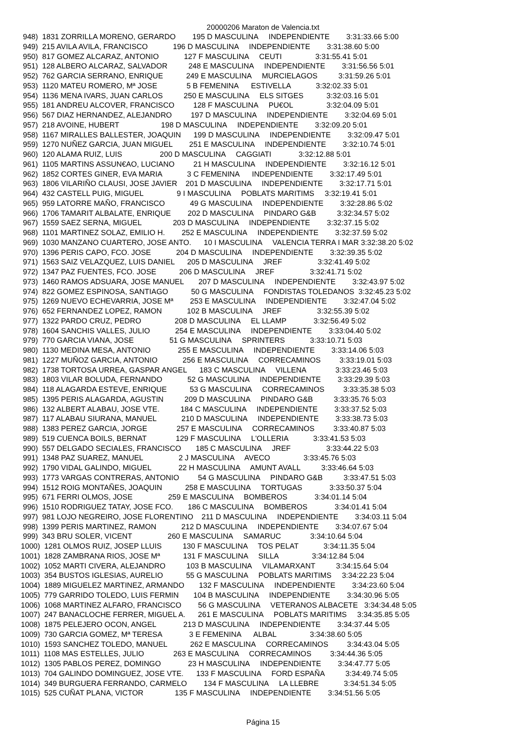20000206 Maraton de Valencia.txt
 948)  1831 ZORRILLA MORENO, GERARDO        195 D MASCULINA     INDEPENDIENTE        3:31:33.66 5:00
 949)  215 AVILA AVILA, FRANCISCO            196 D MASCULINA     INDEPENDIENTE        3:31:38.60 5:00
 950)  817 GOMEZ ALCARAZ, ANTONIO            127 F MASCULINA     CEUTI                3:31:55.41 5:01
 951)  128 ALBERO ALCARAZ, SALVADOR          248 E MASCULINA     INDEPENDIENTE        3:31:56.56 5:01
 952)  762 GARCIA SERRANO, ENRIQUE           249 E MASCULINA     MURCIELAGOS          3:31:59.26 5:01
 953)  1120 MATEU ROMERO, Mª JOSE              5 B FEMENINA      ESTIVELLA            3:32:02.33 5:01
 954)  1136 MENA IVARS, JUAN CARLOS          250 E MASCULINA     ELS SITGES           3:32:03.16 5:01
 955)  181 ANDREU ALCOVER, FRANCISCO         128 F MASCULINA     PU€OL                3:32:04.09 5:01
 956)  567 DIAZ HERNANDEZ, ALEJANDRO         197 D MASCULINA     INDEPENDIENTE        3:32:04.69 5:01
 957)  218 AVOINE, HUBERT                    198 D MASCULINA     INDEPENDIENTE        3:32:09.20 5:01
 958)  1167 MIRALLES BALLESTER, JOAQUIN      199 D MASCULINA     INDEPENDIENTE        3:32:09.47 5:01
 959)  1270 NUÑEZ GARCIA, JUAN MIGUEL        251 E MASCULINA     INDEPENDIENTE        3:32:10.74 5:01
 960)  120 ALAMA RUIZ, LUIS                  200 D MASCULINA     CAGGIATI             3:32:12.88 5:01
 961)  1105 MARTINS ASSUN€AO, LUCIANO         21 H MASCULINA     INDEPENDIENTE        3:32:16.12 5:01
 962)  1852 CORTES GINER, EVA MARIA            3 C FEMENINA      INDEPENDIENTE        3:32:17.49 5:01
 963)  1806 VILARIÑO CLAUSI, JOSE JAVIER    201 D MASCULINA     INDEPENDIENTE        3:32:17.71 5:01
 964)  432 CASTELL PUIG, MIGUEL                9 I MASCULINA     POBLATS MARITIMS     3:32:19.41 5:01
 965)  959 LATORRE MAÑO, FRANCISCO            49 G MASCULINA     INDEPENDIENTE        3:32:28.86 5:02
 966)  1706 TAMARIT ALBALATE, ENRIQUE        202 D MASCULINA     PINDARO G&B          3:32:34.57 5:02
 967)  1559 SAEZ SERNA, MIGUEL               203 D MASCULINA     INDEPENDIENTE        3:32:37.15 5:02
 968)  1101 MARTINEZ SOLAZ, EMILIO H.        252 E MASCULINA     INDEPENDIENTE        3:32:37.59 5:02
 969)  1030 MANZANO CUARTERO, JOSE ANTO.      10 I MASCULINA     VALENCIA TERRA I MAR 3:32:38.20 5:02
 970)  1396 PERIS CAPO, FCO. JOSE            204 D MASCULINA     INDEPENDIENTE        3:32:39.35 5:02
 971)  1563 SAIZ VELAZQUEZ, LUIS DANIEL      205 D MASCULINA     JREF                 3:32:41.49 5:02
 972)  1347 PAZ FUENTES, FCO. JOSE           206 D MASCULINA     JREF                 3:32:41.71 5:02
 973)  1460 RAMOS ADSUARA, JOSE MANUEL       207 D MASCULINA     INDEPENDIENTE        3:32:43.97 5:02
 974)  822 GOMEZ ESPINOSA, SANTIAGO           50 G MASCULINA     FONDISTAS TOLEDANOS  3:32:45.23 5:02
 975)  1269 NUEVO ECHEVARRIA, JOSE Mª        253 E MASCULINA     INDEPENDIENTE        3:32:47.04 5:02
 976)  652 FERNANDEZ LOPEZ, RAMON            102 B MASCULINA     JREF                 3:32:55.39 5:02
 977)  1322 PARDO CRUZ, PEDRO                208 D MASCULINA     EL LLAMP             3:32:56.49 5:02
 978)  1604 SANCHIS VALLES, JULIO            254 E MASCULINA     INDEPENDIENTE        3:33:04.40 5:02
 979)  770 GARCIA VIANA, JOSE                 51 G MASCULINA     SPRINTERS            3:33:10.71 5:03
 980)  1130 MEDINA MESA, ANTONIO             255 E MASCULINA     INDEPENDIENTE        3:33:14.06 5:03
 981)  1227 MUÑOZ GARCIA, ANTONIO            256 E MASCULINA     CORRECAMINOS         3:33:19.01 5:03
 982)  1738 TORTOSA URREA, GASPAR ANGEL      183 C MASCULINA     VILLENA              3:33:23.46 5:03
 983)  1803 VILAR BOLUDA, FERNANDO            52 G MASCULINA     INDEPENDIENTE        3:33:29.39 5:03
 984)  118 ALAGARDA ESTEVE, ENRIQUE           53 G MASCULINA     CORRECAMINOS         3:33:35.38 5:03
 985)  1395 PERIS ALAGARDA, AGUSTIN          209 D MASCULINA     PINDARO G&B          3:33:35.76 5:03
 986)  132 ALBERT ALABAU, JOSE VTE.          184 C MASCULINA     INDEPENDIENTE        3:33:37.52 5:03
 987)  117 ALABAU SIURANA, MANUEL            210 D MASCULINA     INDEPENDIENTE        3:33:38.73 5:03
 988)  1383 PEREZ GARCIA, JORGE              257 E MASCULINA     CORRECAMINOS         3:33:40.87 5:03
 989)  519 CUENCA BOILS, BERNAT              129 F MASCULINA     L'OLLERIA            3:33:41.53 5:03
 990)  557 DELGADO SECIALES, FRANCISCO       185 C MASCULINA     JREF                 3:33:44.22 5:03
 991)  1348 PAZ SUAREZ, MANUEL                 2 J MASCULINA     AVECO                3:33:45.76 5:03
 992)  1790 VIDAL GALINDO, MIGUEL             22 H MASCULINA     AMUNT AVALL          3:33:46.64 5:03
 993)  1773 VARGAS CONTRERAS, ANTONIO         54 G MASCULINA     PINDARO G&B          3:33:47.51 5:03
 994)  1512 ROIG MONTAÑES, JOAQUIN           258 E MASCULINA     TORTUGAS             3:33:50.37 5:04
 995)  671 FERRI OLMOS, JOSE                 259 E MASCULINA     BOMBEROS             3:34:01.14 5:04
 996)  1510 RODRIGUEZ TATAY, JOSE FCO.       186 C MASCULINA     BOMBEROS             3:34:01.41 5:04
 997)  981 LOJO NEGREIRO, JOSE FLORENTINO    211 D MASCULINA     INDEPENDIENTE        3:34:03.11 5:04
 998)  1399 PERIS MARTINEZ, RAMON            212 D MASCULINA     INDEPENDIENTE        3:34:07.67 5:04
 999)  343 BRU SOLER, VICENT                 260 E MASCULINA     SAMARUC              3:34:10.64 5:04
1000)  1281 OLMOS RUIZ, JOSEP LLUIS          130 F MASCULINA     TOS PELAT            3:34:11.35 5:04
1001)  1828 ZAMBRANA RIOS, JOSE Mª           131 F MASCULINA     SILLA                3:34:12.84 5:04
1002)  1052 MARTI CIVERA, ALEJANDRO          103 B MASCULINA     VILAMARXANT          3:34:15.64 5:04
1003)  354 BUSTOS IGLESIAS, AURELIO           55 G MASCULINA     POBLATS MARITIMS     3:34:22.23 5:04
1004)  1889 MIGUELEZ MARTINEZ, ARMANDO       132 F MASCULINA     INDEPENDIENTE        3:34:23.60 5:04
1005)  779 GARRIDO TOLEDO, LUIS FERMIN       104 B MASCULINA     INDEPENDIENTE        3:34:30.96 5:05
1006)  1068 MARTINEZ ALFARO, FRANCISCO        56 G MASCULINA     VETERANOS ALBACETE   3:34:34.48 5:05
1007)  247 BANACLOCHE FERRER, MIGUEL A.      261 E MASCULINA     POBLATS MARITIMS     3:34:35.85 5:05
1008)  1875 PELEJERO OCON, ANGEL             213 D MASCULINA     INDEPENDIENTE        3:34:37.44 5:05
1009)  730 GARCIA GOMEZ, Mª TERESA             3 E FEMENINA      ALBAL                3:34:38.60 5:05
1010)  1593 SANCHEZ TOLEDO, MANUEL           262 E MASCULINA     CORRECAMINOS         3:34:43.04 5:05
1011)  1108 MAS ESTELLES, JULIO              263 E MASCULINA     CORRECAMINOS         3:34:44.36 5:05
1012)  1305 PABLOS PEREZ, DOMINGO             23 H MASCULINA     INDEPENDIENTE        3:34:47.77 5:05
1013)  704 GALINDO DOMINGUEZ, JOSE VTE.      133 F MASCULINA     FORD ESPAÑA          3:34:49.74 5:05
1014)  349 BURGUERA FERRANDO, CARMELO        134 F MASCULINA     LA LLEBRE            3:34:51.34 5:05
1015)  525 CUÑAT PLANA, VICTOR               135 F MASCULINA     INDEPENDIENTE        3:34:51.56 5:05
Página 15